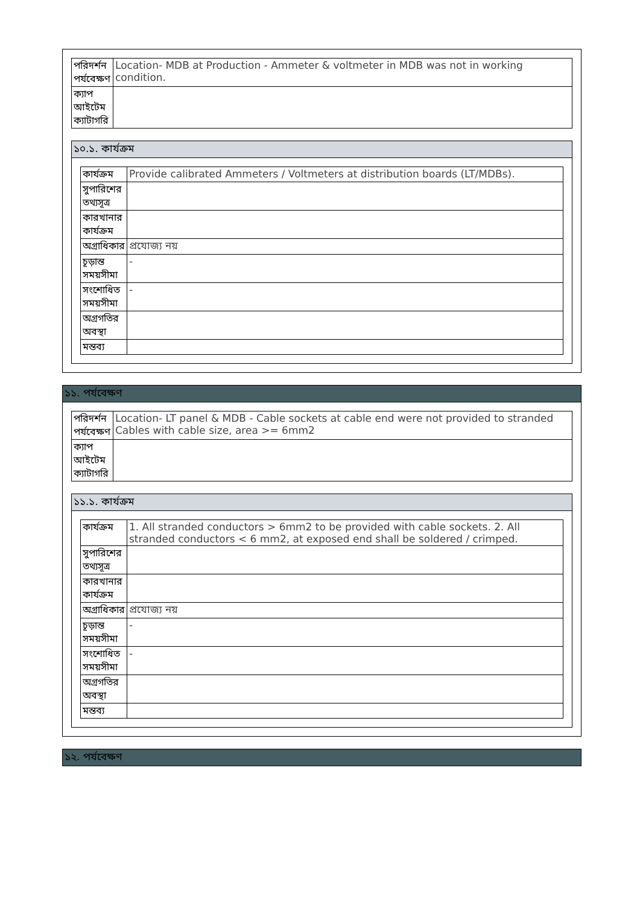| পরিদর্শন পর্যবেক্ষণ | Location- MDB at Production - Ammeter & voltmeter in MDB was not in working condition. |
| ক্যাপ আইটেম ক্যাটাগরি | |
১০.১. কার্যক্রম
| কার্যক্রম | Provide calibrated Ammeters / Voltmeters at distribution boards (LT/MDBs). |
| সুপারিশের তথ্যসূত্র | |
| কারখানার কার্যক্রম | |
| অগ্রাধিকার | প্রযোজ্য নয় |
| চূড়ান্ত সময়সীমা | - |
| সংশোধিত সময়সীমা | - |
| অগ্রগতির অবস্থা | |
| মন্তব্য | |
১১. পর্যবেক্ষণ
| পরিদর্শন পর্যবেক্ষণ | Location- LT panel & MDB - Cable sockets at cable end were not provided to stranded Cables with cable size, area >= 6mm2 |
| ক্যাপ আইটেম ক্যাটাগরি | |
১১.১. কার্যক্রম
| কার্যক্রম | 1. All stranded conductors > 6mm2 to be provided with cable sockets. 2. All stranded conductors < 6 mm2, at exposed end shall be soldered / crimped. |
| সুপারিশের তথ্যসূত্র | |
| কারখানার কার্যক্রম | |
| অগ্রাধিকার | প্রযোজ্য নয় |
| চূড়ান্ত সময়সীমা | - |
| সংশোধিত সময়সীমা | - |
| অগ্রগতির অবস্থা | |
| মন্তব্য | |
১২. পর্যবেক্ষণ